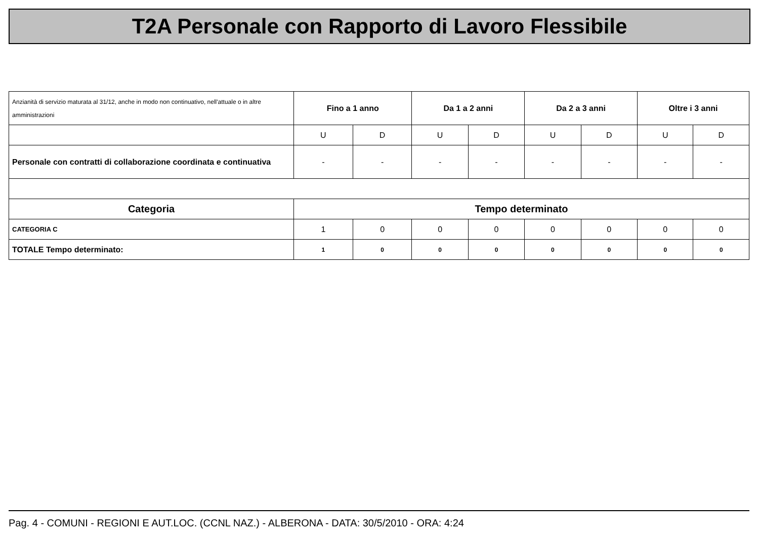T2A Personale con Rapporto di Lavoro Flessibile
| Anzianità di servizio maturata al 31/12, anche in modo non continuativo, nell'attuale o in altre amministrazioni | Fino a 1 anno | | Da 1 a 2 anni | | Da 2 a 3 anni | | Oltre i 3 anni | |
| | U | D | U | D | U | D | U | D |
| Personale con contratti di collaborazione coordinata e continuativa | - | - | - | - | - | - | - | - |
| Categoria | Tempo determinato | | | | | | | |
| CATEGORIA C | 1 | 0 | 0 | 0 | 0 | 0 | 0 | 0 |
| TOTALE Tempo determinato: | 1 | 0 | 0 | 0 | 0 | 0 | 0 | 0 |
Pag. 4 - COMUNI - REGIONI E AUT.LOC. (CCNL NAZ.) - ALBERONA - DATA: 30/5/2010 - ORA: 4:24